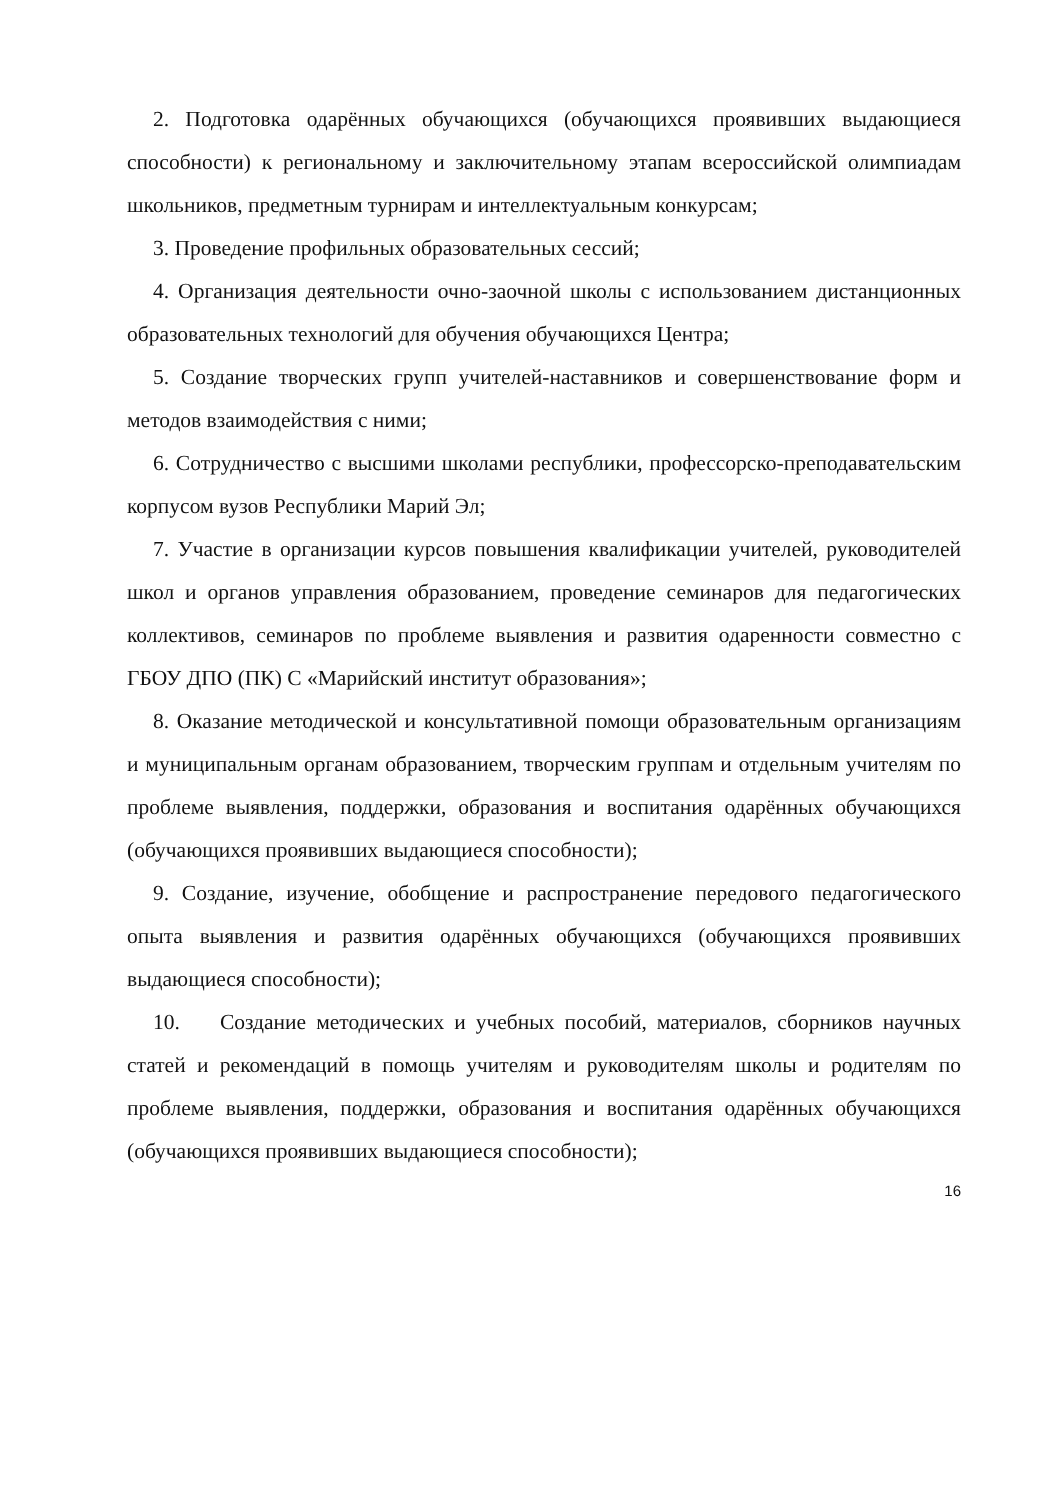2. Подготовка одарённых обучающихся (обучающихся проявивших выдающиеся способности) к региональному и заключительному этапам всероссийской олимпиадам школьников, предметным турнирам и интеллектуальным конкурсам;
3. Проведение профильных образовательных сессий;
4. Организация деятельности очно-заочной школы с использованием дистанционных образовательных технологий для обучения обучающихся Центра;
5. Создание творческих групп учителей-наставников и совершенствование форм и методов взаимодействия с ними;
6. Сотрудничество с высшими школами республики, профессорско-преподавательским корпусом вузов Республики Марий Эл;
7. Участие в организации курсов повышения квалификации учителей, руководителей школ и органов управления образованием, проведение семинаров для педагогических коллективов, семинаров по проблеме выявления и развития одаренности совместно с ГБОУ ДПО (ПК) С «Марийский институт образования»;
8. Оказание методической и консультативной помощи образовательным организациям и муниципальным органам образованием, творческим группам и отдельным учителям по проблеме выявления, поддержки, образования и воспитания одарённых обучающихся (обучающихся проявивших выдающиеся способности);
9. Создание, изучение, обобщение и распространение передового педагогического опыта выявления и развития одарённых обучающихся (обучающихся проявивших выдающиеся способности);
10. Создание методических и учебных пособий, материалов, сборников научных статей и рекомендаций в помощь учителям и руководителям школы и родителям по проблеме выявления, поддержки, образования и воспитания одарённых обучающихся (обучающихся проявивших выдающиеся способности);
16